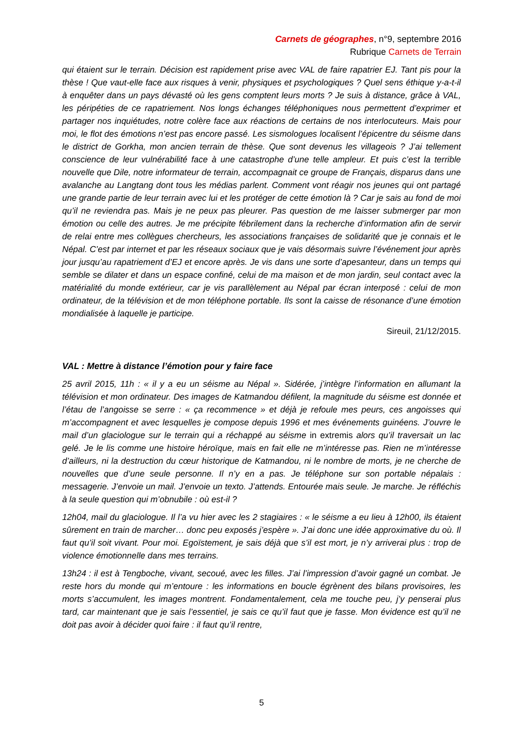Carnets de géographes, n°9, septembre 2016
Rubrique Carnets de Terrain
qui étaient sur le terrain. Décision est rapidement prise avec VAL de faire rapatrier EJ. Tant pis pour la thèse ! Que vaut-elle face aux risques à venir, physiques et psychologiques ? Quel sens éthique y-a-t-il à enquêter dans un pays dévasté où les gens comptent leurs morts ? Je suis à distance, grâce à VAL, les péripéties de ce rapatriement. Nos longs échanges téléphoniques nous permettent d’exprimer et partager nos inquiétudes, notre colère face aux réactions de certains de nos interlocuteurs. Mais pour moi, le flot des émotions n’est pas encore passé. Les sismologues localisent l’épicentre du séisme dans le district de Gorkha, mon ancien terrain de thèse. Que sont devenus les villageois ? J’ai tellement conscience de leur vulnérabilité face à une catastrophe d’une telle ampleur. Et puis c’est la terrible nouvelle que Dile, notre informateur de terrain, accompagnait ce groupe de Français, disparus dans une avalanche au Langtang dont tous les médias parlent. Comment vont réagir nos jeunes qui ont partagé une grande partie de leur terrain avec lui et les protéger de cette émotion là ? Car je sais au fond de moi qu’il ne reviendra pas. Mais je ne peux pas pleurer. Pas question de me laisser submerger par mon émotion ou celle des autres. Je me précipite fébrilement dans la recherche d’information afin de servir de relai entre mes collègues chercheurs, les associations françaises de solidarité que je connais et le Népal. C’est par internet et par les réseaux sociaux que je vais désormais suivre l’événement jour après jour jusqu’au rapatriement d’EJ et encore après. Je vis dans une sorte d’apesanteur, dans un temps qui semble se dilater et dans un espace confiné, celui de ma maison et de mon jardin, seul contact avec la matérialité du monde extérieur, car je vis parallèlement au Népal par écran interposé : celui de mon ordinateur, de la télévision et de mon téléphone portable. Ils sont la caisse de résonance d’une émotion mondialisée à laquelle je participe.
Sireuil, 21/12/2015.
VAL : Mettre à distance l’émotion pour y faire face
25 avril 2015, 11h : « il y a eu un séisme au Népal ». Sidérée, j’intègre l’information en allumant la télévision et mon ordinateur. Des images de Katmandou défilent, la magnitude du séisme est donnée et l’étau de l’angoisse se serre : « ça recommence » et déjà je refoule mes peurs, ces angoisses qui m’accompagnent et avec lesquelles je compose depuis 1996 et mes événements guinéens. J’ouvre le mail d’un glaciologue sur le terrain qui a réchappé au séisme in extremis alors qu’il traversait un lac gelé. Je le lis comme une histoire héroïque, mais en fait elle ne m’intéresse pas. Rien ne m’intéresse d’ailleurs, ni la destruction du cœur historique de Katmandou, ni le nombre de morts, je ne cherche de nouvelles que d’une seule personne. Il n’y en a pas. Je téléphone sur son portable népalais : messagerie. J’envoie un mail. J’envoie un texto. J’attends. Entourée mais seule. Je marche. Je réfléchis à la seule question qui m’obnubile : où est-il ?
12h04, mail du glaciologue. Il l’a vu hier avec les 2 stagiaires : « le séisme a eu lieu à 12h00, ils étaient sûrement en train de marcher… donc peu exposés j’espère ». J’ai donc une idée approximative du où. Il faut qu’il soit vivant. Pour moi. Egoïstement, je sais déjà que s’il est mort, je n’y arriverai plus : trop de violence émotionnelle dans mes terrains.
13h24 : il est à Tengboche, vivant, secoué, avec les filles. J’ai l’impression d’avoir gagné un combat. Je reste hors du monde qui m’entoure : les informations en boucle égrènent des bilans provisoires, les morts s’accumulent, les images montrent. Fondamentalement, cela me touche peu, j’y penserai plus tard, car maintenant que je sais l’essentiel, je sais ce qu’il faut que je fasse. Mon évidence est qu’il ne doit pas avoir à décider quoi faire : il faut qu’il rentre,
5